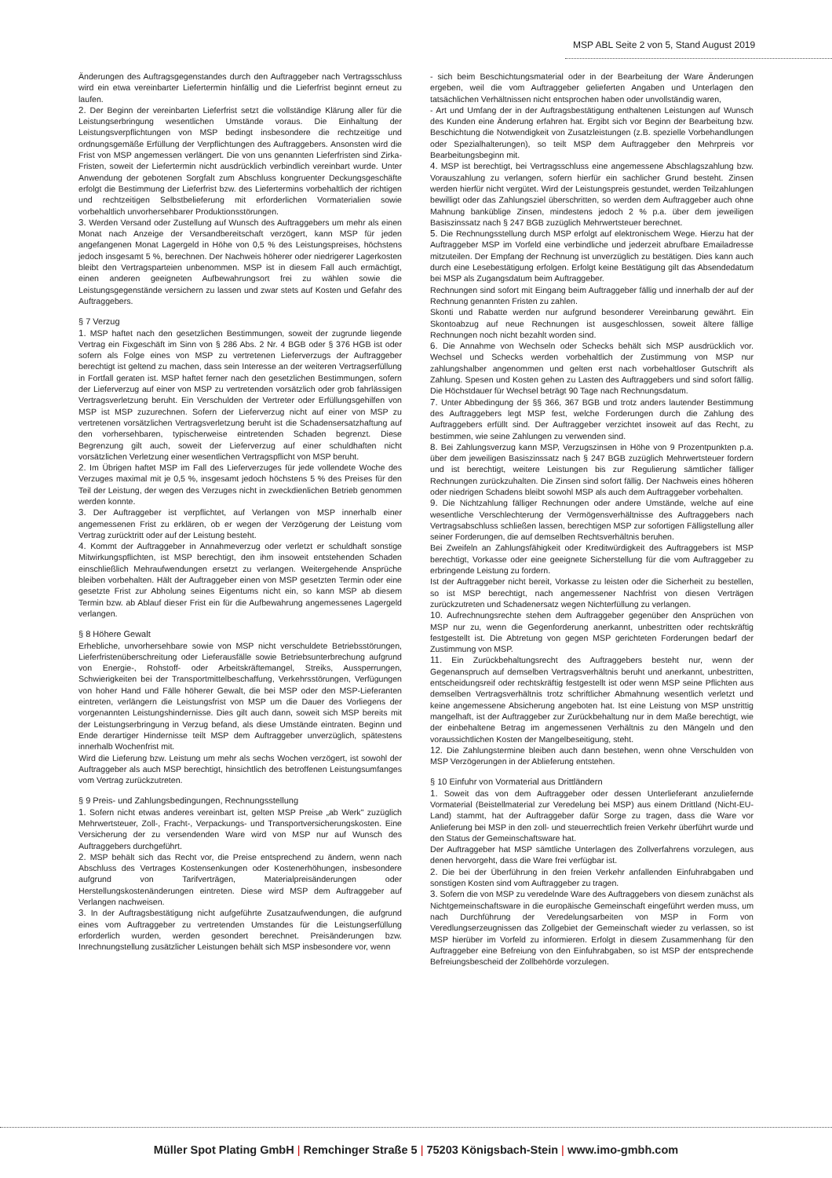MSP ABL Seite 2 von 5, Stand August 2019
Änderungen des Auftragsgegenstandes durch den Auftraggeber nach Vertragsschluss wird ein etwa vereinbarter Liefertermin hinfällig und die Lieferfrist beginnt erneut zu laufen.
2. Der Beginn der vereinbarten Lieferfrist setzt die vollständige Klärung aller für die Leistungserbringung wesentlichen Umstände voraus. Die Einhaltung der Leistungsverpflichtungen von MSP bedingt insbesondere die rechtzeitige und ordnungsgemäße Erfüllung der Verpflichtungen des Auftraggebers. Ansonsten wird die Frist von MSP angemessen verlängert. Die von uns genannten Lieferfristen sind Zirka-Fristen, soweit der Liefertermin nicht ausdrücklich verbindlich vereinbart wurde. Unter Anwendung der gebotenen Sorgfalt zum Abschluss kongruenter Deckungsgeschäfte erfolgt die Bestimmung der Lieferfrist bzw. des Liefertermins vorbehaltlich der richtigen und rechtzeitigen Selbstbelieferung mit erforderlichen Vormaterialien sowie vorbehaltlich unvorhersehbarer Produktionsstörungen.
3. Werden Versand oder Zustellung auf Wunsch des Auftraggebers um mehr als einen Monat nach Anzeige der Versandbereitschaft verzögert, kann MSP für jeden angefangenen Monat Lagergeld in Höhe von 0,5 % des Leistungspreises, höchstens jedoch insgesamt 5 %, berechnen. Der Nachweis höherer oder niedrigerer Lagerkosten bleibt den Vertragsparteien unbenommen. MSP ist in diesem Fall auch ermächtigt, einen anderen geeigneten Aufbewahrungsort frei zu wählen sowie die Leistungsgegenstände versichern zu lassen und zwar stets auf Kosten und Gefahr des Auftraggebers.
§ 7 Verzug
1. MSP haftet nach den gesetzlichen Bestimmungen, soweit der zugrunde liegende Vertrag ein Fixgeschäft im Sinn von § 286 Abs. 2 Nr. 4 BGB oder § 376 HGB ist oder sofern als Folge eines von MSP zu vertretenen Lieferverzugs der Auftraggeber berechtigt ist geltend zu machen, dass sein Interesse an der weiteren Vertragserfüllung in Fortfall geraten ist. MSP haftet ferner nach den gesetzlichen Bestimmungen, sofern der Lieferverzug auf einer von MSP zu vertretenden vorsätzlich oder grob fahrlässigen Vertragsverletzung beruht. Ein Verschulden der Vertreter oder Erfüllungsgehilfen von MSP ist MSP zuzurechnen. Sofern der Lieferverzug nicht auf einer von MSP zu vertretenen vorsätzlichen Vertragsverletzung beruht ist die Schadensersatzhaftung auf den vorhersehbaren, typischerweise eintretenden Schaden begrenzt. Diese Begrenzung gilt auch, soweit der Lieferverzug auf einer schuldhaften nicht vorsätzlichen Verletzung einer wesentlichen Vertragspflicht von MSP beruht.
2. Im Übrigen haftet MSP im Fall des Lieferverzuges für jede vollendete Woche des Verzuges maximal mit je 0,5 %, insgesamt jedoch höchstens 5 % des Preises für den Teil der Leistung, der wegen des Verzuges nicht in zweckdienlichen Betrieb genommen werden konnte.
3. Der Auftraggeber ist verpflichtet, auf Verlangen von MSP innerhalb einer angemessenen Frist zu erklären, ob er wegen der Verzögerung der Leistung vom Vertrag zurücktritt oder auf der Leistung besteht.
4. Kommt der Auftraggeber in Annahmeverzug oder verletzt er schuldhaft sonstige Mitwirkungspflichten, ist MSP berechtigt, den ihm insoweit entstehenden Schaden einschließlich Mehraufwendungen ersetzt zu verlangen. Weitergehende Ansprüche bleiben vorbehalten. Hält der Auftraggeber einen von MSP gesetzten Termin oder eine gesetzte Frist zur Abholung seines Eigentums nicht ein, so kann MSP ab diesem Termin bzw. ab Ablauf dieser Frist ein für die Aufbewahrung angemessenes Lagergeld verlangen.
§ 8 Höhere Gewalt
Erhebliche, unvorhersehbare sowie von MSP nicht verschuldete Betriebsstörungen, Lieferfristenüberschreitung oder Lieferausfälle sowie Betriebsunterbrechung aufgrund von Energie-, Rohstoff- oder Arbeitskräftemangel, Streiks, Aussperrungen, Schwierigkeiten bei der Transportmittelbeschaffung, Verkehrsstörungen, Verfügungen von hoher Hand und Fälle höherer Gewalt, die bei MSP oder den MSP-Lieferanten eintreten, verlängern die Leistungsfrist von MSP um die Dauer des Vorliegens der vorgenannten Leistungshindernisse. Dies gilt auch dann, soweit sich MSP bereits mit der Leistungserbringung in Verzug befand, als diese Umstände eintraten. Beginn und Ende derartiger Hindernisse teilt MSP dem Auftraggeber unverzüglich, spätestens innerhalb Wochenfrist mit.
Wird die Lieferung bzw. Leistung um mehr als sechs Wochen verzögert, ist sowohl der Auftraggeber als auch MSP berechtigt, hinsichtlich des betroffenen Leistungsumfanges vom Vertrag zurückzutreten.
§ 9 Preis- und Zahlungsbedingungen, Rechnungsstellung
1. Sofern nicht etwas anderes vereinbart ist, gelten MSP Preise „ab Werk" zuzüglich Mehrwertsteuer, Zoll-, Fracht-, Verpackungs- und Transportversicherungskosten. Eine Versicherung der zu versendenden Ware wird von MSP nur auf Wunsch des Auftraggebers durchgeführt.
2. MSP behält sich das Recht vor, die Preise entsprechend zu ändern, wenn nach Abschluss des Vertrages Kostensenkungen oder Kostenerhöhungen, insbesondere aufgrund von Tarifverträgen, Materialpreisänderungen oder Herstellungskostenänderungen eintreten. Diese wird MSP dem Auftraggeber auf Verlangen nachweisen.
3. In der Auftragsbestätigung nicht aufgeführte Zusatzaufwendungen, die aufgrund eines vom Auftraggeber zu vertretenden Umstandes für die Leistungserfüllung erforderlich wurden, werden gesondert berechnet. Preisänderungen bzw. Inrechnungstellung zusätzlicher Leistungen behält sich MSP insbesondere vor, wenn
- sich beim Beschichtungsmaterial oder in der Bearbeitung der Ware Änderungen ergeben, weil die vom Auftraggeber gelieferten Angaben und Unterlagen den tatsächlichen Verhältnissen nicht entsprochen haben oder unvollständig waren,
- Art und Umfang der in der Auftragsbestätigung enthaltenen Leistungen auf Wunsch des Kunden eine Änderung erfahren hat. Ergibt sich vor Beginn der Bearbeitung bzw. Beschichtung die Notwendigkeit von Zusatzleistungen (z.B. spezielle Vorbehandlungen oder Spezialhalterungen), so teilt MSP dem Auftraggeber den Mehrpreis vor Bearbeitungsbeginn mit.
4. MSP ist berechtigt, bei Vertragsschluss eine angemessene Abschlagszahlung bzw. Vorauszahlung zu verlangen, sofern hierfür ein sachlicher Grund besteht. Zinsen werden hierfür nicht vergütet. Wird der Leistungspreis gestundet, werden Teilzahlungen bewilligt oder das Zahlungsziel überschritten, so werden dem Auftraggeber auch ohne Mahnung banküblige Zinsen, mindestens jedoch 2 % p.a. über dem jeweiligen Basiszinssatz nach § 247 BGB zuzüglich Mehrwertsteuer berechnet.
5. Die Rechnungsstellung durch MSP erfolgt auf elektronischem Wege. Hierzu hat der Auftraggeber MSP im Vorfeld eine verbindliche und jederzeit abrufbare Emailadresse mitzuteilen. Der Empfang der Rechnung ist unverzüglich zu bestätigen. Dies kann auch durch eine Lesebestätigung erfolgen. Erfolgt keine Bestätigung gilt das Absendedatum bei MSP als Zugangsdatum beim Auftraggeber.
Rechnungen sind sofort mit Eingang beim Auftraggeber fällig und innerhalb der auf der Rechnung genannten Fristen zu zahlen.
Skonti und Rabatte werden nur aufgrund besonderer Vereinbarung gewährt. Ein Skontoabzug auf neue Rechnungen ist ausgeschlossen, soweit ältere fällige Rechnungen noch nicht bezahlt worden sind.
6. Die Annahme von Wechseln oder Schecks behält sich MSP ausdrücklich vor. Wechsel und Schecks werden vorbehaltlich der Zustimmung von MSP nur zahlungshalber angenommen und gelten erst nach vorbehaltloser Gutschrift als Zahlung. Spesen und Kosten gehen zu Lasten des Auftraggebers und sind sofort fällig. Die Höchstdauer für Wechsel beträgt 90 Tage nach Rechnungsdatum.
7. Unter Abbedingung der §§ 366, 367 BGB und trotz anders lautender Bestimmung des Auftraggebers legt MSP fest, welche Forderungen durch die Zahlung des Auftraggebers erfüllt sind. Der Auftraggeber verzichtet insoweit auf das Recht, zu bestimmen, wie seine Zahlungen zu verwenden sind.
8. Bei Zahlungsverzug kann MSP, Verzugszinsen in Höhe von 9 Prozentpunkten p.a. über dem jeweiligen Basiszinssatz nach § 247 BGB zuzüglich Mehrwertsteuer fordern und ist berechtigt, weitere Leistungen bis zur Regulierung sämtlicher fälliger Rechnungen zurückzuhalten. Die Zinsen sind sofort fällig. Der Nachweis eines höheren oder niedrigen Schadens bleibt sowohl MSP als auch dem Auftraggeber vorbehalten.
9. Die Nichtzahlung fälliger Rechnungen oder andere Umstände, welche auf eine wesentliche Verschlechterung der Vermögensverhältnisse des Auftraggebers nach Vertragsabschluss schließen lassen, berechtigen MSP zur sofortigen Fälligstellung aller seiner Forderungen, die auf demselben Rechtsverhältnis beruhen.
Bei Zweifeln an Zahlungsfähigkeit oder Kreditwürdigkeit des Auftraggebers ist MSP berechtigt, Vorkasse oder eine geeignete Sicherstellung für die vom Auftraggeber zu erbringende Leistung zu fordern.
Ist der Auftraggeber nicht bereit, Vorkasse zu leisten oder die Sicherheit zu bestellen, so ist MSP berechtigt, nach angemessener Nachfrist von diesen Verträgen zurückzutreten und Schadenersatz wegen Nichterfüllung zu verlangen.
10. Aufrechnungsrechte stehen dem Auftraggeber gegenüber den Ansprüchen von MSP nur zu, wenn die Gegenforderung anerkannt, unbestritten oder rechtskräftig festgestellt ist. Die Abtretung von gegen MSP gerichteten Forderungen bedarf der Zustimmung von MSP.
11. Ein Zurückbehaltungsrecht des Auftraggebers besteht nur, wenn der Gegenanspruch auf demselben Vertragsverhältnis beruht und anerkannt, unbestritten, entscheidungsreif oder rechtskräftig festgestellt ist oder wenn MSP seine Pflichten aus demselben Vertragsverhältnis trotz schriftlicher Abmahnung wesentlich verletzt und keine angemessene Absicherung angeboten hat. Ist eine Leistung von MSP unstrittig mangelhaft, ist der Auftraggeber zur Zurückbehaltung nur in dem Maße berechtigt, wie der einbehaltene Betrag im angemessenen Verhältnis zu den Mängeln und den voraussichtlichen Kosten der Mangelbeseitigung, steht.
12. Die Zahlungstermine bleiben auch dann bestehen, wenn ohne Verschulden von MSP Verzögerungen in der Ablieferung entstehen.
§ 10 Einfuhr von Vormaterial aus Drittländern
1. Soweit das von dem Auftraggeber oder dessen Unterlieferant anzuliefernde Vormaterial (Beistellmaterial zur Veredelung bei MSP) aus einem Drittland (Nicht-EU-Land) stammt, hat der Auftraggeber dafür Sorge zu tragen, dass die Ware vor Anlieferung bei MSP in den zoll- und steuerrechtlich freien Verkehr überführt wurde und den Status der Gemeinschaftsware hat.
Der Auftraggeber hat MSP sämtliche Unterlagen des Zollverfahrens vorzulegen, aus denen hervorgeht, dass die Ware frei verfügbar ist.
2. Die bei der Überführung in den freien Verkehr anfallenden Einfuhrabgaben und sonstigen Kosten sind vom Auftraggeber zu tragen.
3. Sofern die von MSP zu veredelnde Ware des Auftraggebers von diesem zunächst als Nichtgemeinschaftsware in die europäische Gemeinschaft eingeführt werden muss, um nach Durchführung der Veredelungsarbeiten von MSP in Form von Veredlungserzeugnissen das Zollgebiet der Gemeinschaft wieder zu verlassen, so ist MSP hierüber im Vorfeld zu informieren. Erfolgt in diesem Zusammenhang für den Auftraggeber eine Befreiung von den Einfuhrabgaben, so ist MSP der entsprechende Befreiungsbescheid der Zollbehörde vorzulegen.
Müller Spot Plating GmbH | Remchinger Straße 5 | 75203 Königsbach-Stein | www.imo-gmbh.com